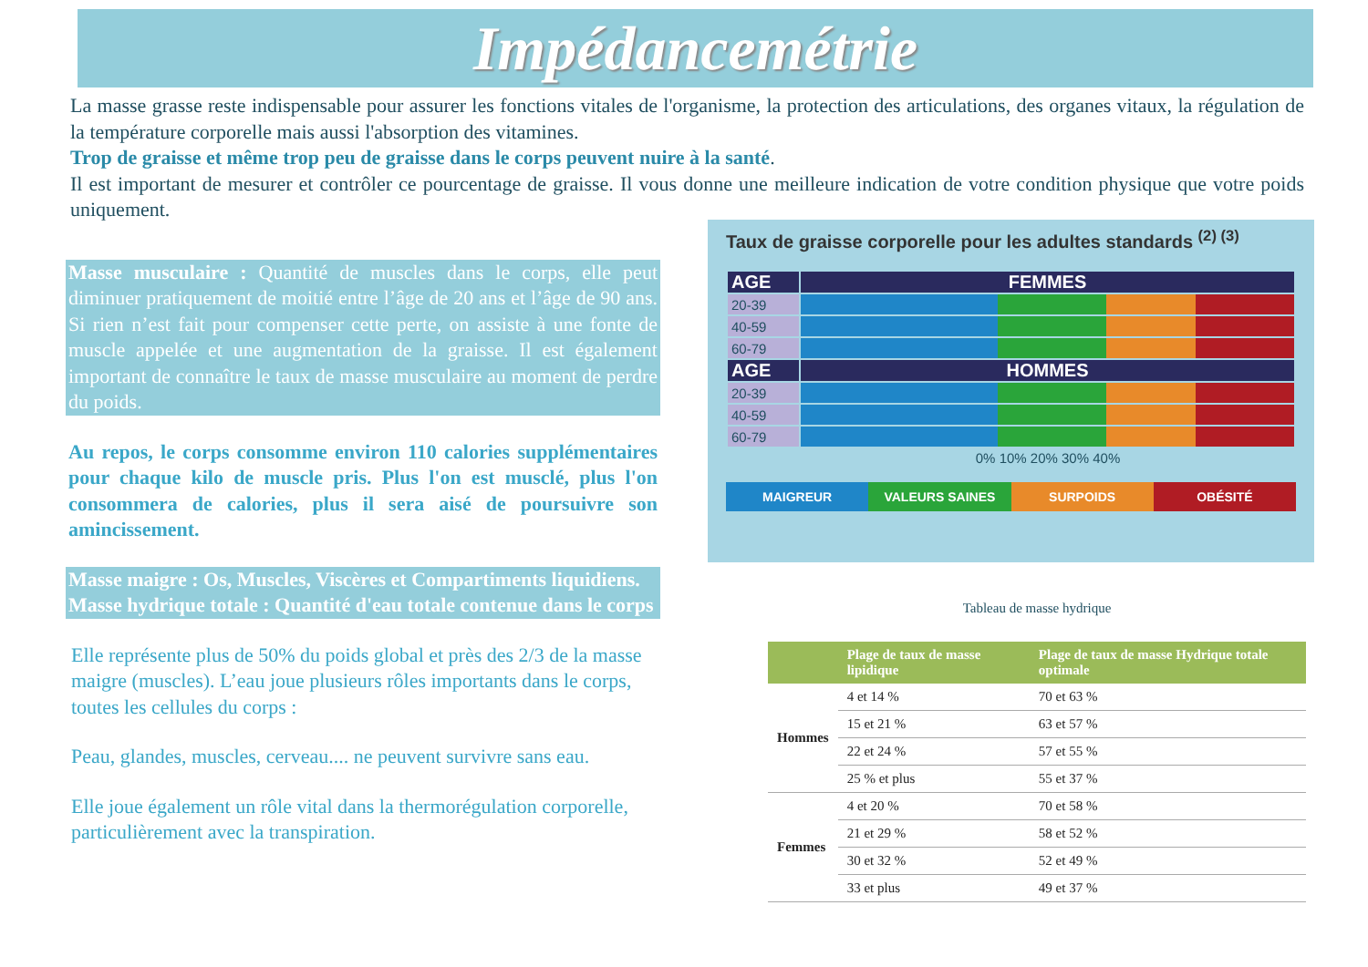Impédancemétrie
La masse grasse reste indispensable pour assurer les fonctions vitales de l'organisme, la protection des articulations, des organes vitaux, la régulation de la température corporelle mais aussi l'absorption des vitamines.
Trop de graisse et même trop peu de graisse dans le corps peuvent nuire à la santé.
Il est important de mesurer et contrôler ce pourcentage de graisse. Il vous donne une meilleure indication de votre condition physique que votre poids uniquement.
Masse musculaire : Quantité de muscles dans le corps, elle peut diminuer pratiquement de moitié entre l’âge de 20 ans et l’âge de 90 ans. Si rien n’est fait pour compenser cette perte, on assiste à une fonte de muscle appelée et une augmentation de la graisse. Il est également important de connaître le taux de masse musculaire au moment de perdre du poids.
Au repos, le corps consomme environ 110 calories supplémentaires pour chaque kilo de muscle pris. Plus l'on est musclé, plus l'on consommera de calories, plus il sera aisé de poursuivre son amincissement.
Masse maigre : Os, Muscles, Viscères et Compartiments liquidiens.
Masse hydrique totale : Quantité d'eau totale contenue dans le corps
Elle représente plus de 50% du poids global et près des 2/3 de la masse maigre (muscles). L’eau joue plusieurs rôles importants dans le corps, toutes les cellules du corps :
Peau, glandes, muscles, cerveau.... ne peuvent survivre sans eau.
Elle joue également un rôle vital dans la thermorégulation corporelle, particulièrement avec la transpiration.
Taux de graisse corporelle pour les adultes standards <sup>(2) (3)</sup>
| AGE | FEMMES |
| 20-39 | |
| 40-59 | |
| 60-79 | |
| AGE | HOMMES |
| 20-39 | |
| 40-59 | |
| 60-79 | |
| | 0% 10% 20% 30% 40% |
MAIGREUR VALEURS SAINES SURPOIDS OBÉSITÉ
Tableau de masse hydrique
| | Plage de taux de masse lipidique | Plage de taux de masse Hydrique totale optimale |
| --- | --- | --- |
| Hommes | 4 et 14 % | 70 et 63 % |
| | 15 et 21 % | 63 et 57 % |
| | 22 et 24 % | 57 et 55 % |
| | 25 % et plus | 55 et 37 % |
| Femmes | 4 et 20 % | 70 et 58 % |
| | 21 et 29 % | 58 et 52 % |
| | 30 et 32 % | 52 et 49 % |
| | 33 et plus | 49 et 37 % |